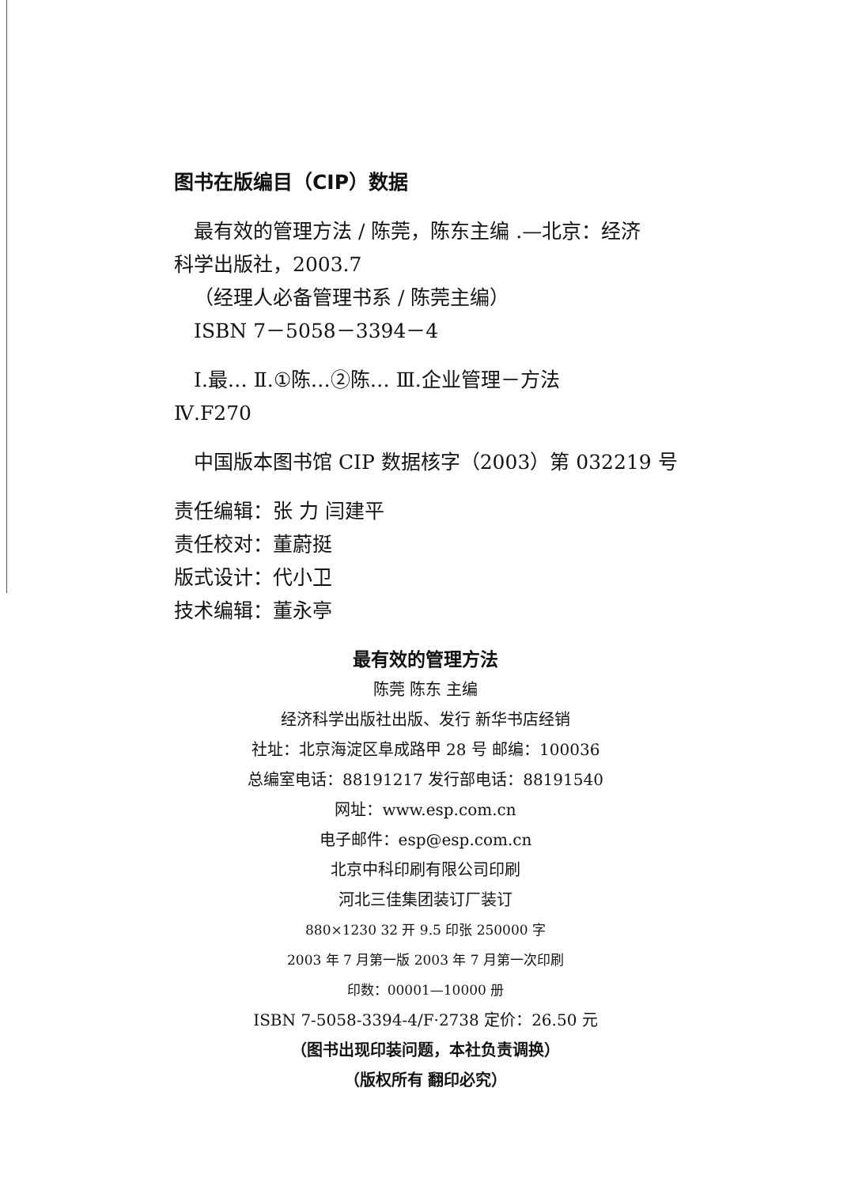图书在版编目（CIP）数据
最有效的管理方法 / 陈莞，陈东主编 .—北京：经济
科学出版社，2003.7
（经理人必备管理书系 / 陈莞主编）
ISBN 7－5058－3394－4
Ⅰ.最… Ⅱ.①陈…②陈… Ⅲ.企业管理－方法
Ⅳ.F270
中国版本图书馆 CIP 数据核字（2003）第 032219 号
责任编辑：张 力 闫建平
责任校对：董蔚挺
版式设计：代小卫
技术编辑：董永亭
最有效的管理方法
陈莞 陈东 主编
经济科学出版社出版、发行 新华书店经销
社址：北京海淀区阜成路甲 28 号 邮编：100036
总编室电话：88191217 发行部电话：88191540
网址：www.esp.com.cn
电子邮件：esp@esp.com.cn
北京中科印刷有限公司印刷
河北三佳集团装订厂装订
880×1230 32 开 9.5 印张 250000 字
2003 年 7 月第一版 2003 年 7 月第一次印刷
印数：00001—10000 册
ISBN 7-5058-3394-4/F·2738 定价：26.50 元
（图书出现印装问题，本社负责调换）
（版权所有 翻印必究）